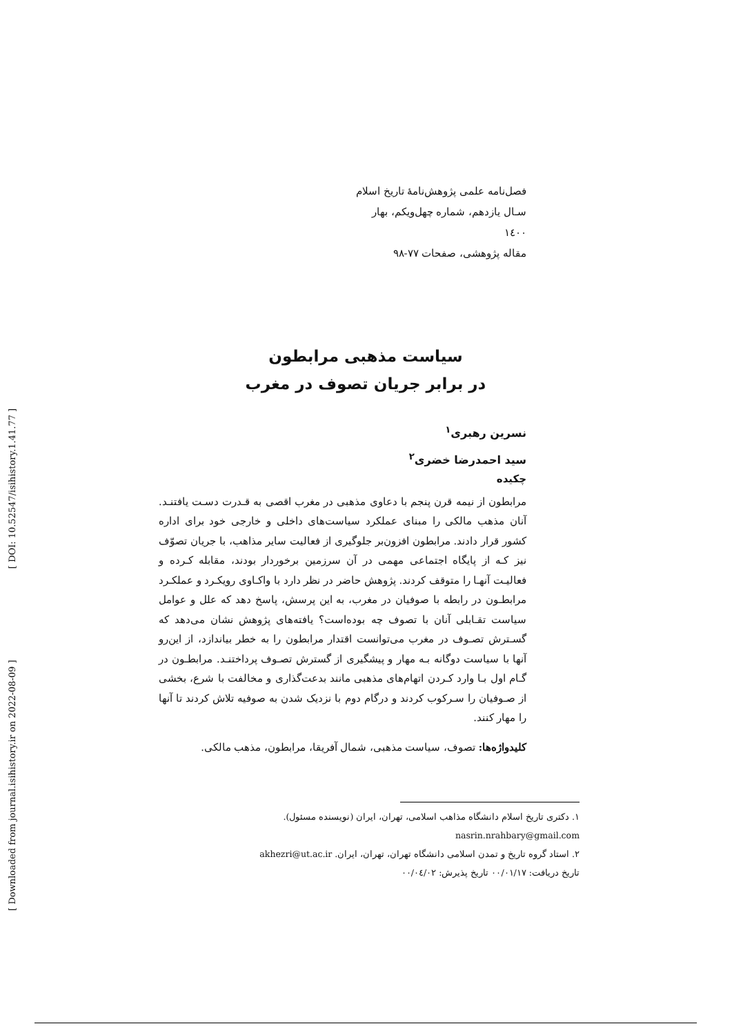[ Downloaded from journal.isihistory.ir on 2022-08-09 ] [ DOI: 10.52547/isihistory.1.41.77 ]
فصل‌نامه علمی پژوهش‌نامۀ تاریخ اسلام
سـال یازدهم، شماره چهل‌ویکم، بهار ۱٤۰۰
مقاله پژوهشی، صفحات ۷۷-۹۸
سیاست مذهبی مرابطون
در برابر جریان تصوف در مغرب
نسرین رهبری<sup>۱</sup>
سید احمدرضا خضری<sup>۲</sup>
چکیده
مرابطون از نیمه قرن پنجم با دعاوی مذهبی در مغرب اقصی به قـدرت دسـت یافتنـد. آنان مذهب مالکی را مبنای عملکرد سیاست‌های داخلی و خارجی خود برای اداره کشور قرار دادند. مرابطون افزون‌بر جلوگیری از فعالیت سایر مذاهب، با جریان تصوّف نیز کـه از پایگاه اجتماعی مهمی در آن سرزمین برخوردار بودند، مقابله کـرده و فعالیـت آنهـا را متوقف کردند. پژوهش حاضر در نظر دارد با واکـاوی رویکـرد و عملکـرد مرابطـون در رابطه با صوفیان در مغرب، به این پرسش، پاسخ دهد که علل و عوامل سیاست تقـابلی آنان با تصوف چه بوده‌است؟ یافته‌های پژوهش نشان می‌دهد که گسـترش تصـوف در مغرب می‌توانست اقتدار مرابطون را به خطر بیاندازد، از این‌رو آنها با سیاست دوگانه بـه مهار و پیشگیری از گسترش تصـوف پرداختنـد. مرابطـون در گـام اول بـا وارد کـردن اتهام‌های مذهبی مانند بدعت‌گذاری و مخالفت با شرع، بخشی از صـوفیان را سـرکوب کردند و درگام دوم با نزدیک شدن به صوفیه تلاش کردند تا آنها را مهار کنند.
کلیدواژه‌ها: تصوف، سیاست مذهبی، شمال آفریقا، مرابطون، مذهب مالکی.
۱. دکتری تاریخ اسلام دانشگاه مذاهب اسلامی، تهران، ایران (نویسنده مسئول). nasrin.nrahbary@gmail.com
۲. استاد گروه تاریخ و تمدن اسلامی دانشگاه تهران، تهران، ایران. akhezri@ut.ac.ir
تاریخ دریافت: ۰۰/۰۱/۱۷ تاریخ پذیرش: ۰۰/۰٤/۰۲